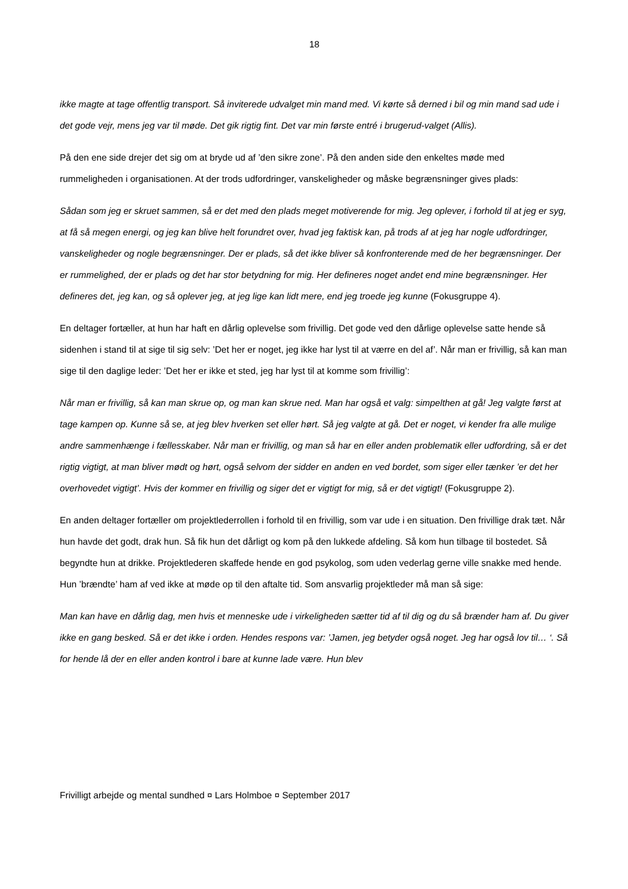18
ikke magte at tage offentlig transport. Så inviterede udvalget min mand med. Vi kørte så derned i bil og min mand sad ude i det gode vejr, mens jeg var til møde. Det gik rigtig fint. Det var min første entré i brugerud-valget (Allis).
På den ene side drejer det sig om at bryde ud af ’den sikre zone’. På den anden side den enkeltes møde med rummeligheden i organisationen. At der trods udfordringer, vanskeligheder og måske begrænsninger gives plads:
Sådan som jeg er skruet sammen, så er det med den plads meget motiverende for mig. Jeg oplever, i forhold til at jeg er syg, at få så megen energi, og jeg kan blive helt forundret over, hvad jeg faktisk kan, på trods af at jeg har nogle udfordringer, vanskeligheder og nogle begrænsninger. Der er plads, så det ikke bliver så konfronterende med de her begrænsninger. Der er rummelighed, der er plads og det har stor betydning for mig. Her defineres noget andet end mine begrænsninger. Her defineres det, jeg kan, og så oplever jeg, at jeg lige kan lidt mere, end jeg troede jeg kunne (Fokusgruppe 4).
En deltager fortæller, at hun har haft en dårlig oplevelse som frivillig. Det gode ved den dårlige oplevelse satte hende så sidenhen i stand til at sige til sig selv: ’Det her er noget, jeg ikke har lyst til at værre en del af’. Når man er frivillig, så kan man sige til den daglige leder: ’Det her er ikke et sted, jeg har lyst til at komme som frivillig’:
Når man er frivillig, så kan man skrue op, og man kan skrue ned. Man har også et valg: simpelthen at gå! Jeg valgte først at tage kampen op. Kunne så se, at jeg blev hverken set eller hørt. Så jeg valgte at gå. Det er noget, vi kender fra alle mulige andre sammenhænge i fællesskaber. Når man er frivillig, og man så har en eller anden problematik eller udfordring, så er det rigtig vigtigt, at man bliver mødt og hørt, også selvom der sidder en anden en ved bordet, som siger eller tænker ’er det her overhovedet vigtigt’. Hvis der kommer en frivillig og siger det er vigtigt for mig, så er det vigtigt! (Fokusgruppe 2).
En anden deltager fortæller om projektlederrollen i forhold til en frivillig, som var ude i en situation. Den frivillige drak tæt. Når hun havde det godt, drak hun. Så fik hun det dårligt og kom på den lukkede afdeling. Så kom hun tilbage til bostedet. Så begyndte hun at drikke. Projektlederen skaffede hende en god psykolog, som uden vederlag gerne ville snakke med hende. Hun ’brændte’ ham af ved ikke at møde op til den aftalte tid. Som ansvarlig projektleder må man så sige:
Man kan have en dårlig dag, men hvis et menneske ude i virkeligheden sætter tid af til dig og du så brænder ham af. Du giver ikke en gang besked. Så er det ikke i orden. Hendes respons var: ’Jamen, jeg betyder også noget. Jeg har også lov til… ‘. Så for hende lå der en eller anden kontrol i bare at kunne lade være. Hun blev
Frivilligt arbejde og mental sundhed ¤ Lars Holmboe ¤ September 2017